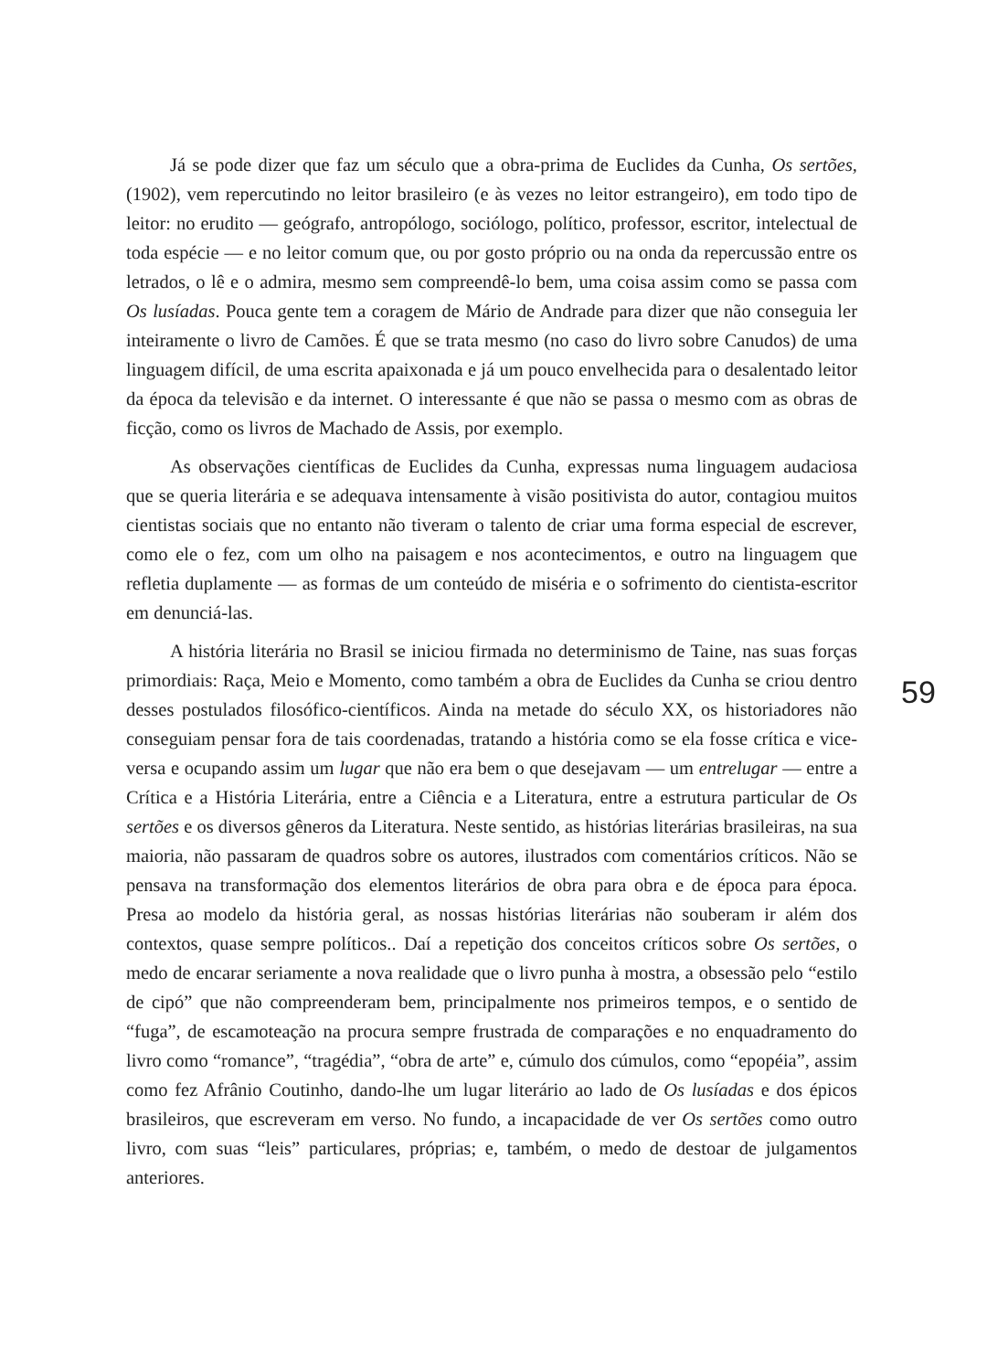Já se pode dizer que faz um século que a obra-prima de Euclides da Cunha, Os sertões, (1902), vem repercutindo no leitor brasileiro (e às vezes no leitor estrangeiro), em todo tipo de leitor: no erudito — geógrafo, antropólogo, sociólogo, político, professor, escritor, intelectual de toda espécie — e no leitor comum que, ou por gosto próprio ou na onda da repercussão entre os letrados, o lê e o admira, mesmo sem compreendê-lo bem, uma coisa assim como se passa com Os lusíadas. Pouca gente tem a coragem de Mário de Andrade para dizer que não conseguia ler inteiramente o livro de Camões. É que se trata mesmo (no caso do livro sobre Canudos) de uma linguagem difícil, de uma escrita apaixonada e já um pouco envelhecida para o desalentado leitor da época da televisão e da internet. O interessante é que não se passa o mesmo com as obras de ficção, como os livros de Machado de Assis, por exemplo.
As observações científicas de Euclides da Cunha, expressas numa linguagem audaciosa que se queria literária e se adequava intensamente à visão positivista do autor, contagiou muitos cientistas sociais que no entanto não tiveram o talento de criar uma forma especial de escrever, como ele o fez, com um olho na paisagem e nos acontecimentos, e outro na linguagem que refletia duplamente — as formas de um conteúdo de miséria e o sofrimento do cientista-escritor em denunciá-las.
A história literária no Brasil se iniciou firmada no determinismo de Taine, nas suas forças primordiais: Raça, Meio e Momento, como também a obra de Euclides da Cunha se criou dentro desses postulados filosófico-científicos. Ainda na metade do século XX, os historiadores não conseguiam pensar fora de tais coordenadas, tratando a história como se ela fosse crítica e vice-versa e ocupando assim um lugar que não era bem o que desejavam — um entrelugar — entre a Crítica e a História Literária, entre a Ciência e a Literatura, entre a estrutura particular de Os sertões e os diversos gêneros da Literatura. Neste sentido, as histórias literárias brasileiras, na sua maioria, não passaram de quadros sobre os autores, ilustrados com comentários críticos. Não se pensava na transformação dos elementos literários de obra para obra e de época para época. Presa ao modelo da história geral, as nossas histórias literárias não souberam ir além dos contextos, quase sempre políticos.. Daí a repetição dos conceitos críticos sobre Os sertões, o medo de encarar seriamente a nova realidade que o livro punha à mostra, a obsessão pelo “estilo de cipó” que não compreenderam bem, principalmente nos primeiros tempos, e o sentido de “fuga”, de escamoteação na procura sempre frustrada de comparações e no enquadramento do livro como “romance”, “tragédia”, “obra de arte” e, cúmulo dos cúmulos, como “epopéia”, assim como fez Afrânio Coutinho, dando-lhe um lugar literário ao lado de Os lusíadas e dos épicos brasileiros, que escreveram em verso. No fundo, a incapacidade de ver Os sertões como outro livro, com suas “leis” particulares, próprias; e, também, o medo de destoar de julgamentos anteriores.
59